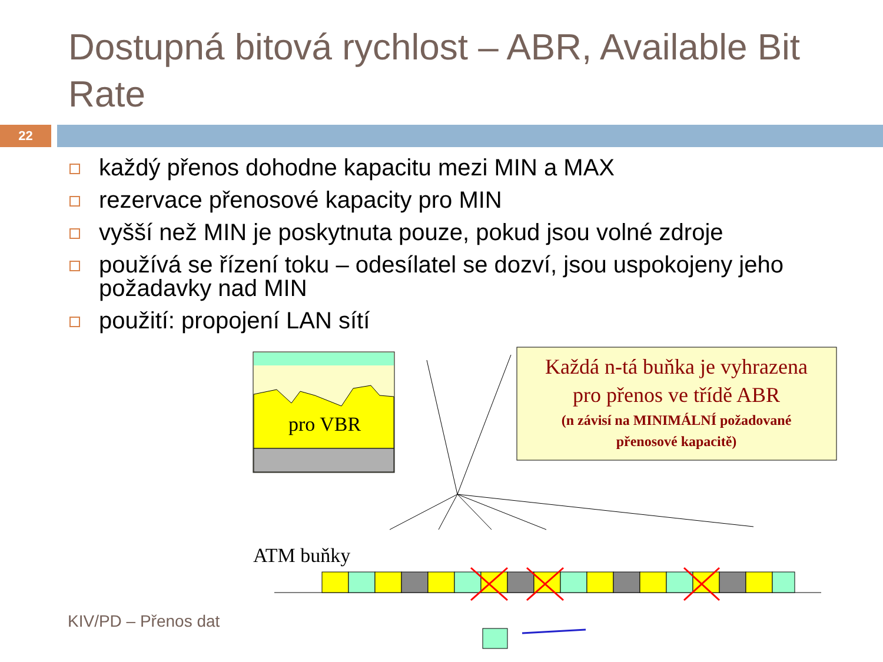Dostupná bitová rychlost – ABR, Available Bit Rate
22
každý přenos dohodne kapacitu mezi MIN a MAX
rezervace přenosové kapacity pro MIN
vyšší než MIN je poskytnuta pouze, pokud jsou volné zdroje
používá se řízení toku – odesílatel se dozví, jsou uspokojeny jeho požadavky nad MIN
použití: propojení LAN sítí
pro VBR
Každá n-tá buňka je vyhrazena
pro přenos ve třídě ABR
(n závisí na MINIMÁLNÍ požadované
přenosové kapacitě)
ATM buňky
KIV/PD – Přenos dat